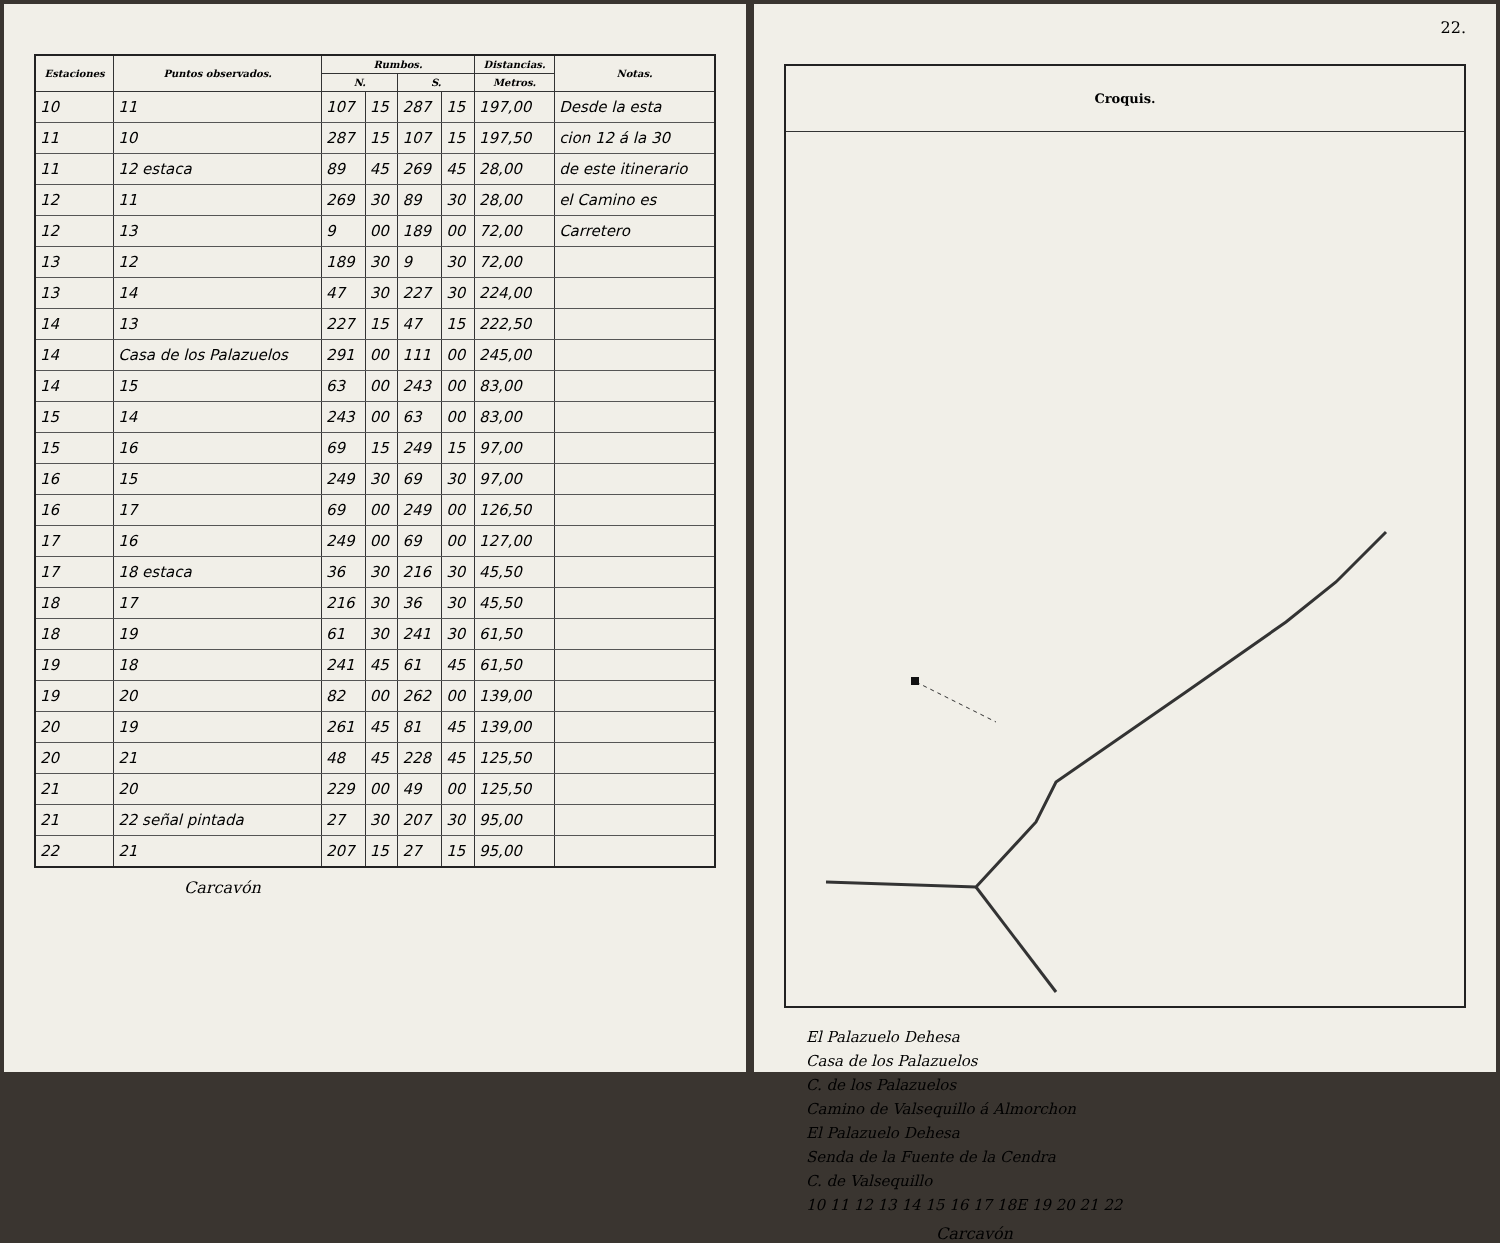| Estaciones | Puntos observados. | Rumbos. | | | | Distancias. | Notas. |
| --- | --- | --- | --- | --- | --- | --- | --- |
| | | N. | | S. | | Metros. | |
| 10 | 11 | 107 | 15 | 287 | 15 | 197,00 | Desde la esta |
| 11 | 10 | 287 | 15 | 107 | 15 | 197,50 | cion 12 á la 30 |
| 11 | 12 estaca | 89 | 45 | 269 | 45 | 28,00 | de este itinerario |
| 12 | 11 | 269 | 30 | 89 | 30 | 28,00 | el Camino es |
| 12 | 13 | 9 | 00 | 189 | 00 | 72,00 | Carretero |
| 13 | 12 | 189 | 30 | 9 | 30 | 72,00 | |
| 13 | 14 | 47 | 30 | 227 | 30 | 224,00 | |
| 14 | 13 | 227 | 15 | 47 | 15 | 222,50 | |
| 14 | Casa de los Palazuelos | 291 | 00 | 111 | 00 | 245,00 | |
| 14 | 15 | 63 | 00 | 243 | 00 | 83,00 | |
| 15 | 14 | 243 | 00 | 63 | 00 | 83,00 | |
| 15 | 16 | 69 | 15 | 249 | 15 | 97,00 | |
| 16 | 15 | 249 | 30 | 69 | 30 | 97,00 | |
| 16 | 17 | 69 | 00 | 249 | 00 | 126,50 | |
| 17 | 16 | 249 | 00 | 69 | 00 | 127,00 | |
| 17 | 18 estaca | 36 | 30 | 216 | 30 | 45,50 | |
| 18 | 17 | 216 | 30 | 36 | 30 | 45,50 | |
| 18 | 19 | 61 | 30 | 241 | 30 | 61,50 | |
| 19 | 18 | 241 | 45 | 61 | 45 | 61,50 | |
| 19 | 20 | 82 | 00 | 262 | 00 | 139,00 | |
| 20 | 19 | 261 | 45 | 81 | 45 | 139,00 | |
| 20 | 21 | 48 | 45 | 228 | 45 | 125,50 | |
| 21 | 20 | 229 | 00 | 49 | 00 | 125,50 | |
| 21 | 22 señal pintada | 27 | 30 | 207 | 30 | 95,00 | |
| 22 | 21 | 207 | 15 | 27 | 15 | 95,00 | |
Carcavón
22.
Croquis.
El Palazuelo Dehesa
Casa de los Palazuelos
C. de los Palazuelos
Camino de Valsequillo á Almorchon
El Palazuelo Dehesa
Senda de la Fuente de la Cendra
C. de Valsequillo
10 11 12 13 14 15 16 17 18E 19 20 21 22
Carcavón